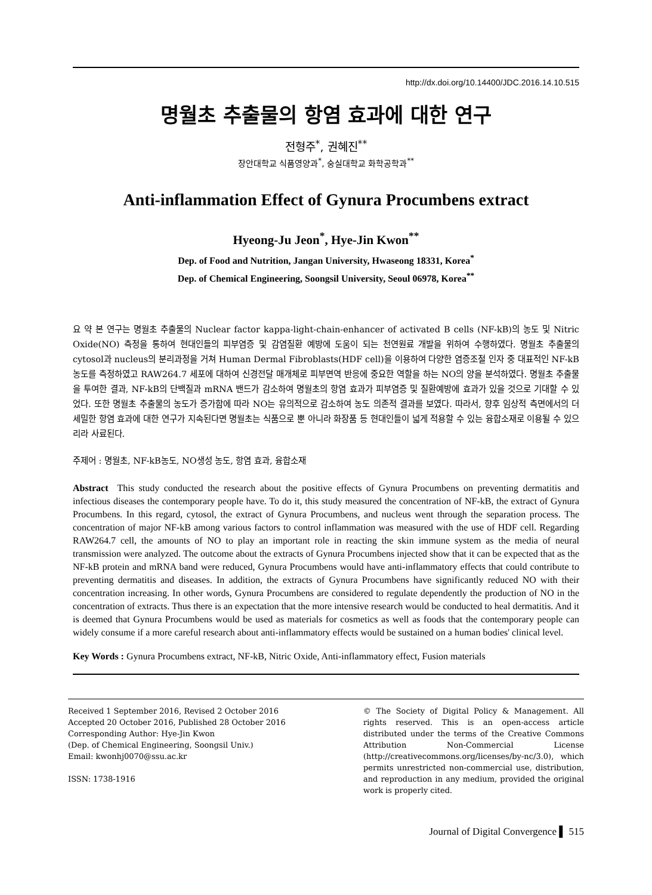http://dx.doi.org/10.14400/JDC.2016.14.10.515
명월초 추출물의 항염 효과에 대한 연구
전형주<sup>*</sup>, 권혜진<sup>**</sup>
장안대학교 식품영양과<sup>*</sup>, 숭실대학교 화학공학과<sup>**</sup>
Anti-inflammation Effect of Gynura Procumbens extract
Hyeong-Ju Jeon<sup>*</sup>, Hye-Jin Kwon<sup>**</sup>
Dep. of Food and Nutrition, Jangan University, Hwaseong 18331, Korea<sup>*</sup>
Dep. of Chemical Engineering, Soongsil University, Seoul 06978, Korea<sup>**</sup>
요 약 본 연구는 명월초 추출물의 Nuclear factor kappa-light-chain-enhancer of activated B cells (NF-kB)의 농도 및 Nitric Oxide(NO) 측정을 통하여 현대인들의 피부염증 및 감염질환 예방에 도움이 되는 천연원료 개발을 위하여 수행하였다. 명월초 추출물의 cytosol과 nucleus의 분리과정을 거쳐 Human Dermal Fibroblasts(HDF cell)을 이용하여 다양한 염증조절 인자 중 대표적인 NF-kB 농도를 측정하였고 RAW264.7 세포에 대하여 신경전달 매개체로 피부면역 반응에 중요한 역할을 하는 NO의 양을 분석하였다. 명월초 추출물을 투여한 결과, NF-kB의 단백질과 mRNA 밴드가 감소하여 명월초의 항염 효과가 피부염증 및 질환예방에 효과가 있을 것으로 기대할 수 있었다. 또한 명월초 추출물의 농도가 증가함에 따라 NO는 유의적으로 감소하여 농도 의존적 결과를 보였다. 따라서, 향후 임상적 측면에서의 더 세밀한 항염 효과에 대한 연구가 지속된다면 명월초는 식품으로 뿐 아니라 화장품 등 현대인들이 넓게 적용할 수 있는 융합소재로 이용될 수 있으리라 사료된다.
주제어 : 명월초, NF-kB농도, NO생성 농도, 항염 효과, 융합소재
Abstract This study conducted the research about the positive effects of Gynura Procumbens on preventing dermatitis and infectious diseases the contemporary people have. To do it, this study measured the concentration of NF-kB, the extract of Gynura Procumbens. In this regard, cytosol, the extract of Gynura Procumbens, and nucleus went through the separation process. The concentration of major NF-kB among various factors to control inflammation was measured with the use of HDF cell. Regarding RAW264.7 cell, the amounts of NO to play an important role in reacting the skin immune system as the media of neural transmission were analyzed. The outcome about the extracts of Gynura Procumbens injected show that it can be expected that as the NF-kB protein and mRNA band were reduced, Gynura Procumbens would have anti-inflammatory effects that could contribute to preventing dermatitis and diseases. In addition, the extracts of Gynura Procumbens have significantly reduced NO with their concentration increasing. In other words, Gynura Procumbens are considered to regulate dependently the production of NO in the concentration of extracts. Thus there is an expectation that the more intensive research would be conducted to heal dermatitis. And it is deemed that Gynura Procumbens would be used as materials for cosmetics as well as foods that the contemporary people can widely consume if a more careful research about anti-inflammatory effects would be sustained on a human bodies' clinical level.
Key Words : Gynura Procumbens extract, NF-kB, Nitric Oxide, Anti-inflammatory effect, Fusion materials
Received 1 September 2016, Revised 2 October 2016
Accepted 20 October 2016, Published 28 October 2016
Corresponding Author: Hye-Jin Kwon
(Dep. of Chemical Engineering, Soongsil Univ.)
Email: kwonhj0070@ssu.ac.kr
ISSN: 1738-1916
© The Society of Digital Policy & Management. All rights reserved. This is an open-access article distributed under the terms of the Creative Commons Attribution Non-Commercial License (http://creativecommons.org/licenses/by-nc/3.0), which permits unrestricted non-commercial use, distribution, and reproduction in any medium, provided the original work is properly cited.
Journal of Digital Convergence ▌ 515